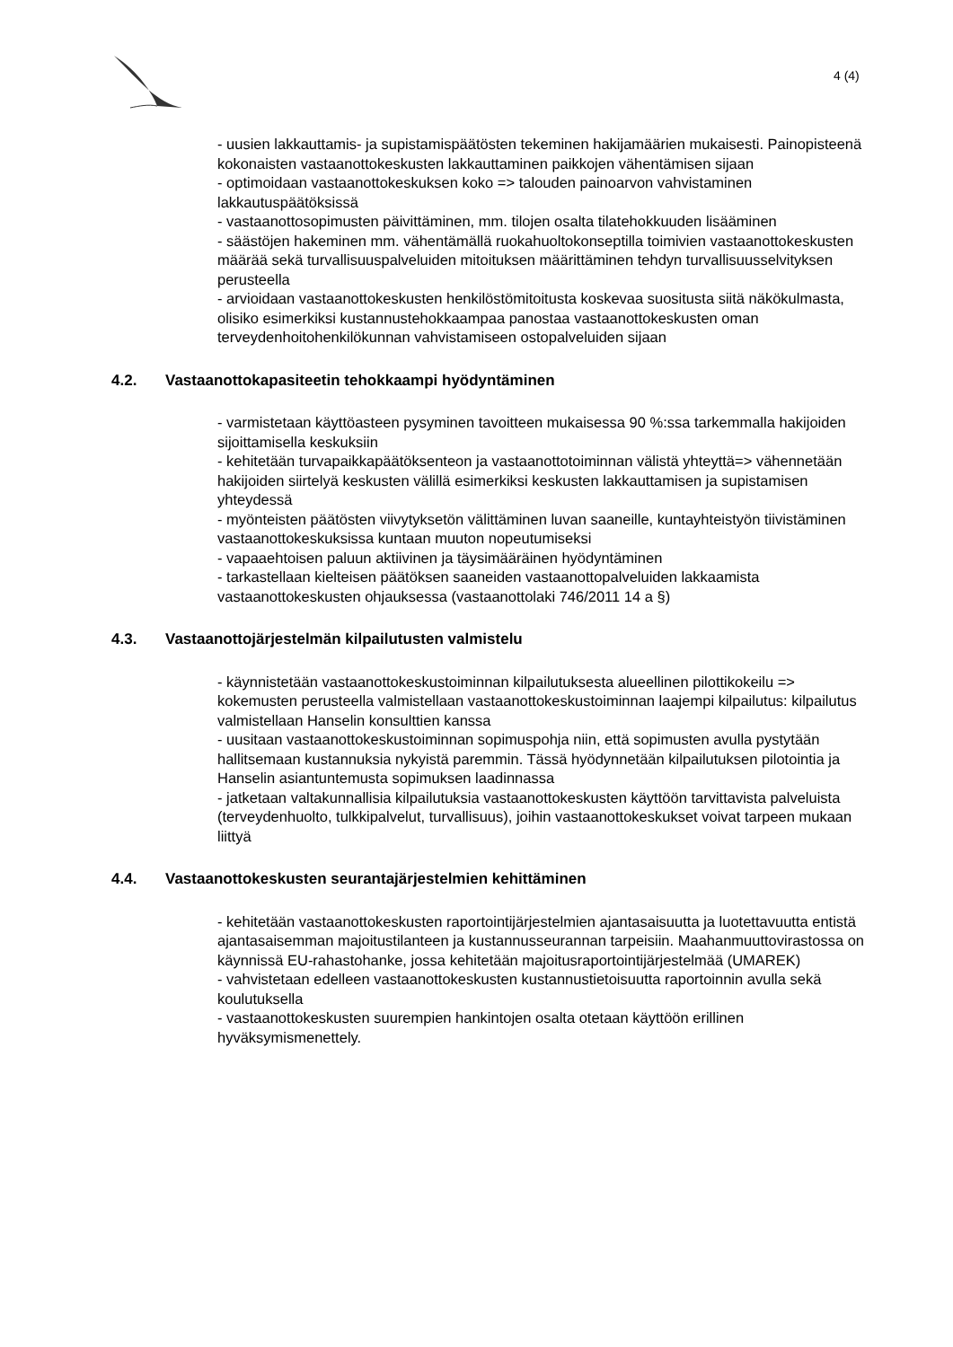4 (4)
- uusien lakkauttamis- ja supistamispäätösten tekeminen hakijamäärien mukaisesti. Painopisteenä kokonaisten vastaanottokeskusten lakkauttaminen paikkojen vähentämisen sijaan
- optimoidaan vastaanottokeskuksen koko => talouden painoarvon vahvistaminen lakkautuspäätöksissä
- vastaanottosopimusten päivittäminen, mm. tilojen osalta tilatehokkuuden lisääminen
- säästöjen hakeminen mm. vähentämällä ruokahuoltokonseptilla toimivien vastaanottokeskusten määrää sekä turvallisuuspalveluiden mitoituksen määrittäminen tehdyn turvallisuusselvityksen perusteella
- arvioidaan vastaanottokeskusten henkilöstömitoitusta koskevaa suositusta siitä näkökulmasta, olisiko esimerkiksi kustannustehokkaampaa panostaa vastaanottokeskusten oman terveydenhoitohenkilökunnan vahvistamiseen ostopalveluiden sijaan
4.2. Vastaanottokapasiteetin tehokkaampi hyödyntäminen
- varmistetaan käyttöasteen pysyminen tavoitteen mukaisessa 90 %:ssa tarkemmalla hakijoiden sijoittamisella keskuksiin
- kehitetään turvapaikkapäätöksenteon ja vastaanottotoiminnan välistä yhteyttä=> vähennetään hakijoiden siirtelyä keskusten välillä esimerkiksi keskusten lakkauttamisen ja supistamisen yhteydessä
- myönteisten päätösten viivytyksetön välittäminen luvan saaneille, kuntayhteistyön tiivistäminen vastaanottokeskuksissa kuntaan muuton nopeutumiseksi
- vapaaehtoisen paluun aktiivinen ja täysimääräinen hyödyntäminen
- tarkastellaan kielteisen päätöksen saaneiden vastaanottopalveluiden lakkaamista vastaanottokeskusten ohjauksessa (vastaanottolaki 746/2011 14 a §)
4.3. Vastaanottojärjestelmän kilpailutusten valmistelu
- käynnistetään vastaanottokeskustoiminnan kilpailutuksesta alueellinen pilottikokeilu => kokemusten perusteella valmistellaan vastaanottokeskustoiminnan laajempi kilpailutus: kilpailutus valmistellaan Hanselin konsulttien kanssa
- uusitaan vastaanottokeskustoiminnan sopimuspohja niin, että sopimusten avulla pystytään hallitsemaan kustannuksia nykyistä paremmin. Tässä hyödynnetään kilpailutuksen pilotointia ja Hanselin asiantuntemusta sopimuksen laadinnassa
- jatketaan valtakunnallisia kilpailutuksia vastaanottokeskusten käyttöön tarvittavista palveluista (terveydenhuolto, tulkkipalvelut, turvallisuus), joihin vastaanottokeskukset voivat tarpeen mukaan liittyä
4.4. Vastaanottokeskusten seurantajärjestelmien kehittäminen
- kehitetään vastaanottokeskusten raportointijärjestelmien ajantasaisuutta ja luotettavuutta entistä ajantasaisemman majoitustilanteen ja kustannusseurannan tarpeisiin. Maahanmuuttovirastossa on käynnissä EU-rahastohanke, jossa kehitetään majoitusraportointijärjestelmää (UMAREK)
- vahvistetaan edelleen vastaanottokeskusten kustannustietoisuutta raportoinnin avulla sekä koulutuksella
- vastaanottokeskusten suurempien hankintojen osalta otetaan käyttöön erillinen hyväksymismenettely.